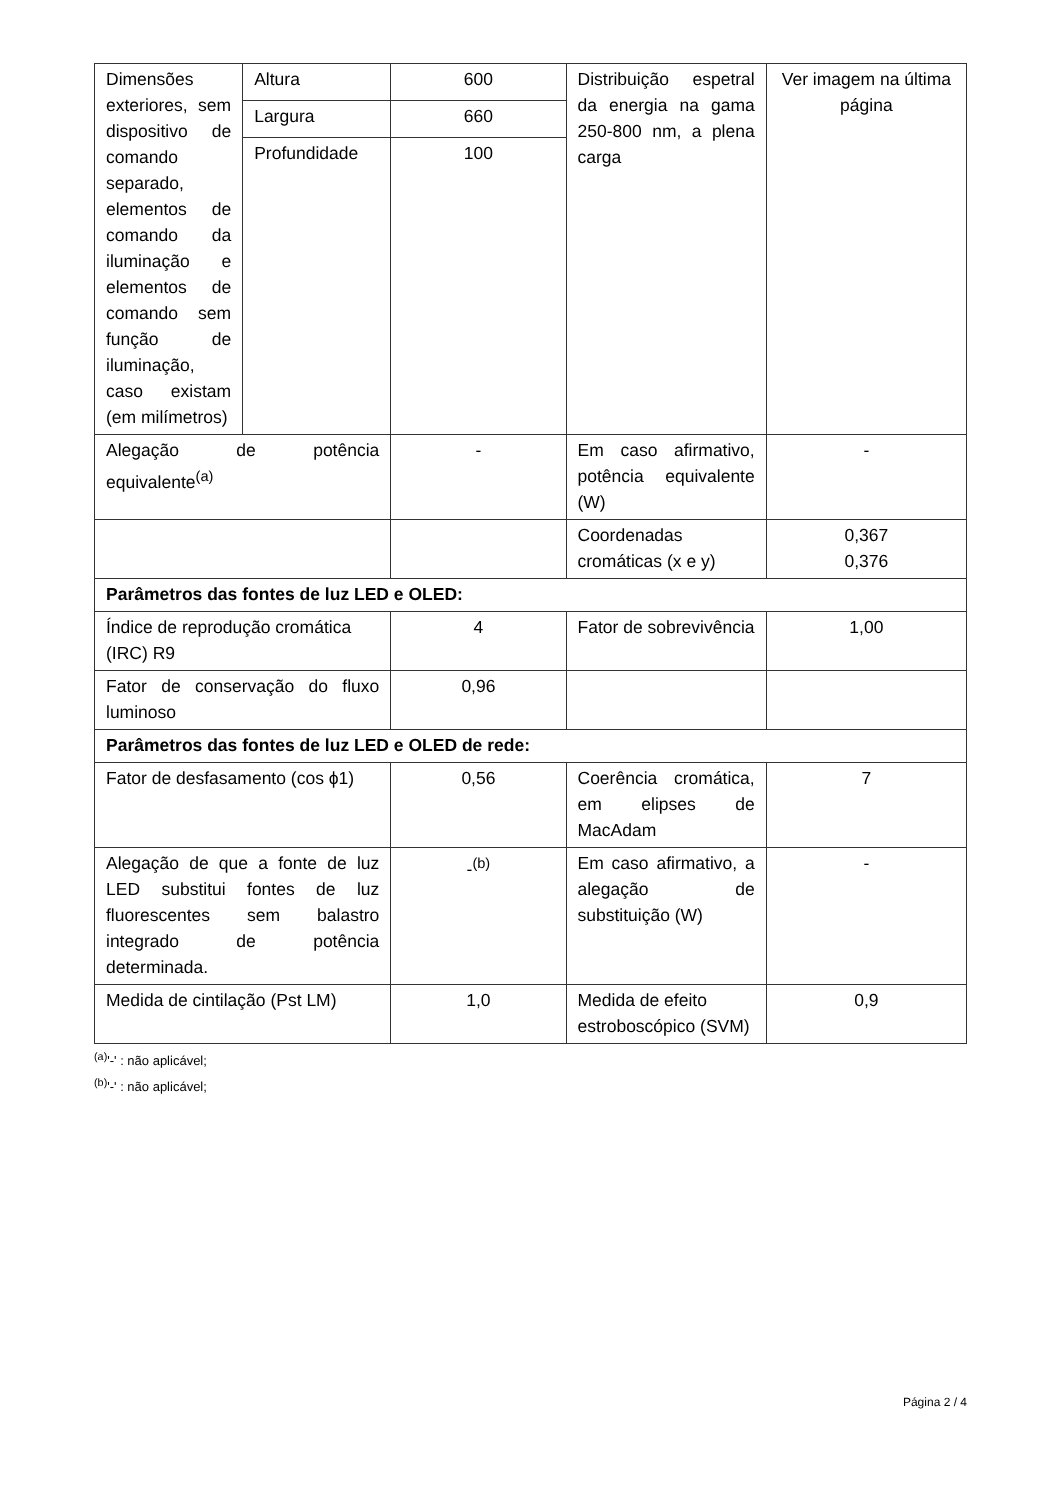| Dimensões exteriores, sem dispositivo de comando separado, elementos de comando da iluminação e elementos de comando sem função de iluminação, caso existam (em milímetros) | Altura | 600 | Distribuição espetral da energia na gama 250-800 nm, a plena carga | Ver imagem na última página |
| | Largura | 660 | | |
| | Profundidade | 100 | | |
| Alegação de potência equivalente<sup>(a)</sup> | | - | Em caso afirmativo, potência equivalente (W) | - |
| | | | Coordenadas cromáticas (x e y) | 0,367 0,376 |
| Parâmetros das fontes de luz LED e OLED: | | | | |
| Índice de reprodução cromática (IRC) R9 | | 4 | Fator de sobrevivência | 1,00 |
| Fator de conservação do fluxo luminoso | | 0,96 | | |
| Parâmetros das fontes de luz LED e OLED de rede: | | | | |
| Fator de desfasamento (cos ϕ1) | | 0,56 | Coerência cromática, em elipses de MacAdam | 7 |
| Alegação de que a fonte de luz LED substitui fontes de luz fluorescentes sem balastro integrado de potência determinada. | | -<sup>(b)</sup> | Em caso afirmativo, a alegação de substituição (W) | - |
| Medida de cintilação (Pst LM) | | 1,0 | Medida de efeito estroboscópico (SVM) | 0,9 |
<sup>(a)</sup> '-' : não aplicável;
<sup>(b)</sup> '-' : não aplicável;
Página 2 / 4